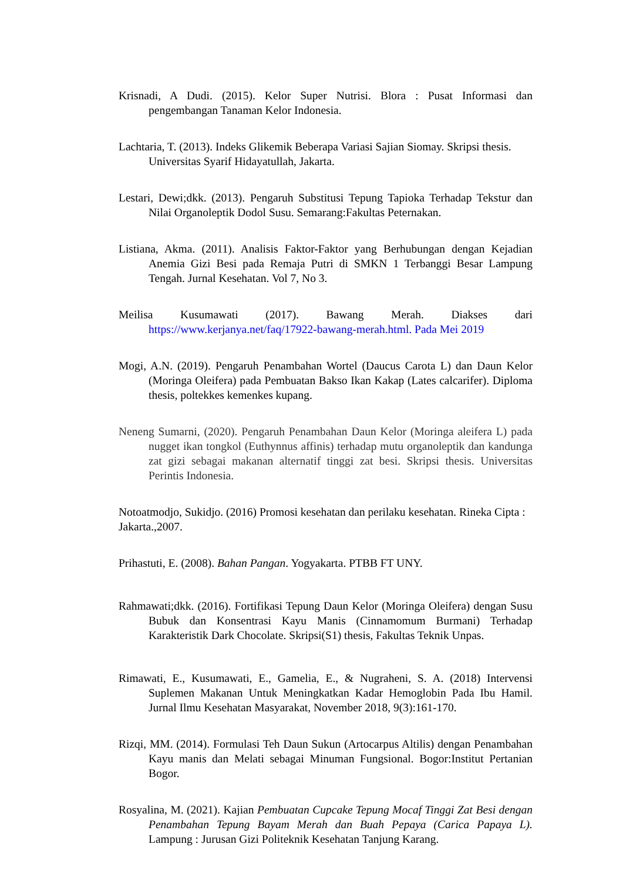Krisnadi, A Dudi. (2015). Kelor Super Nutrisi. Blora : Pusat Informasi dan pengembangan Tanaman Kelor Indonesia.
Lachtaria, T. (2013). Indeks Glikemik Beberapa Variasi Sajian Siomay. Skripsi thesis. Universitas Syarif Hidayatullah, Jakarta.
Lestari, Dewi;dkk. (2013). Pengaruh Substitusi Tepung Tapioka Terhadap Tekstur dan Nilai Organoleptik Dodol Susu. Semarang:Fakultas Peternakan.
Listiana, Akma. (2011). Analisis Faktor-Faktor yang Berhubungan dengan Kejadian Anemia Gizi Besi pada Remaja Putri di SMKN 1 Terbanggi Besar Lampung Tengah. Jurnal Kesehatan. Vol 7, No 3.
Meilisa Kusumawati (2017). Bawang Merah. Diakses dari https://www.kerjanya.net/faq/17922-bawang-merah.html. Pada Mei 2019
Mogi, A.N. (2019). Pengaruh Penambahan Wortel (Daucus Carota L) dan Daun Kelor (Moringa Oleifera) pada Pembuatan Bakso Ikan Kakap (Lates calcarifer). Diploma thesis, poltekkes kemenkes kupang.
Neneng Sumarni, (2020). Pengaruh Penambahan Daun Kelor (Moringa aleifera L) pada nugget ikan tongkol (Euthynnus affinis) terhadap mutu organoleptik dan kandunga zat gizi sebagai makanan alternatif tinggi zat besi. Skripsi thesis. Universitas Perintis Indonesia.
Notoatmodjo, Sukidjo. (2016) Promosi kesehatan dan perilaku kesehatan. Rineka Cipta : Jakarta.,2007.
Prihastuti, E. (2008). Bahan Pangan. Yogyakarta. PTBB FT UNY.
Rahmawati;dkk. (2016). Fortifikasi Tepung Daun Kelor (Moringa Oleifera) dengan Susu Bubuk dan Konsentrasi Kayu Manis (Cinnamomum Burmani) Terhadap Karakteristik Dark Chocolate. Skripsi(S1) thesis, Fakultas Teknik Unpas.
Rimawati, E., Kusumawati, E., Gamelia, E., & Nugraheni, S. A. (2018) Intervensi Suplemen Makanan Untuk Meningkatkan Kadar Hemoglobin Pada Ibu Hamil. Jurnal Ilmu Kesehatan Masyarakat, November 2018, 9(3):161-170.
Rizqi, MM. (2014). Formulasi Teh Daun Sukun (Artocarpus Altilis) dengan Penambahan Kayu manis dan Melati sebagai Minuman Fungsional. Bogor:Institut Pertanian Bogor.
Rosyalina, M. (2021). Kajian Pembuatan Cupcake Tepung Mocaf Tinggi Zat Besi dengan Penambahan Tepung Bayam Merah dan Buah Pepaya (Carica Papaya L). Lampung : Jurusan Gizi Politeknik Kesehatan Tanjung Karang.